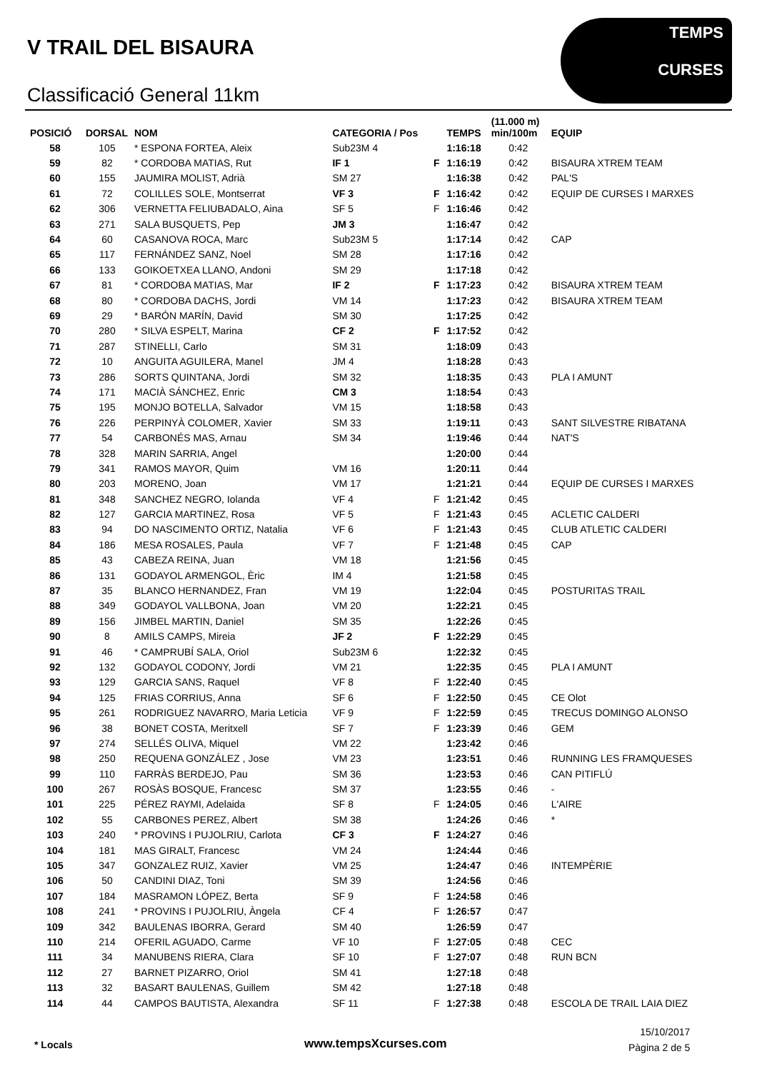V TRAIL DEL BISAURA
Classificació General 11km
TEMPS
CURSES
| POSICIÓ | DORSAL | NOM | CATEGORIA / Pos | | TEMPS | (11.000 m) min/100m | EQUIP |
| --- | --- | --- | --- | --- | --- | --- | --- |
| 58 | 105 | * ESPONA FORTEA, Aleix | Sub23M 4 | | 1:16:18 | 0:42 | |
| 59 | 82 | * CORDOBA MATIAS, Rut | IF 1 | F | 1:16:19 | 0:42 | BISAURA XTREM TEAM |
| 60 | 155 | JAUMIRA MOLIST, Adrià | SM 27 | | 1:16:38 | 0:42 | PAL'S |
| 61 | 72 | COLILLES SOLE, Montserrat | VF 3 | F | 1:16:42 | 0:42 | EQUIP DE CURSES I MARXES |
| 62 | 306 | VERNETTA FELIUBADALO, Aina | SF 5 | F | 1:16:46 | 0:42 | |
| 63 | 271 | SALA BUSQUETS, Pep | JM 3 | | 1:16:47 | 0:42 | |
| 64 | 60 | CASANOVA ROCA, Marc | Sub23M 5 | | 1:17:14 | 0:42 | CAP |
| 65 | 117 | FERNÁNDEZ SANZ, Noel | SM 28 | | 1:17:16 | 0:42 | |
| 66 | 133 | GOIKOETXEA LLANO, Andoni | SM 29 | | 1:17:18 | 0:42 | |
| 67 | 81 | * CORDOBA MATIAS, Mar | IF 2 | F | 1:17:23 | 0:42 | BISAURA XTREM TEAM |
| 68 | 80 | * CORDOBA DACHS, Jordi | VM 14 | | 1:17:23 | 0:42 | BISAURA XTREM TEAM |
| 69 | 29 | * BARÓN MARÍN, David | SM 30 | | 1:17:25 | 0:42 | |
| 70 | 280 | * SILVA ESPELT, Marina | CF 2 | F | 1:17:52 | 0:42 | |
| 71 | 287 | STINELLI, Carlo | SM 31 | | 1:18:09 | 0:43 | |
| 72 | 10 | ANGUITA AGUILERA, Manel | JM 4 | | 1:18:28 | 0:43 | |
| 73 | 286 | SORTS QUINTANA, Jordi | SM 32 | | 1:18:35 | 0:43 | PLA I AMUNT |
| 74 | 171 | MACIÀ SÁNCHEZ, Enric | CM 3 | | 1:18:54 | 0:43 | |
| 75 | 195 | MONJO BOTELLA, Salvador | VM 15 | | 1:18:58 | 0:43 | |
| 76 | 226 | PERPINYÀ COLOMER, Xavier | SM 33 | | 1:19:11 | 0:43 | SANT SILVESTRE RIBATANA |
| 77 | 54 | CARBONÉS MAS, Arnau | SM 34 | | 1:19:46 | 0:44 | NAT'S |
| 78 | 328 | MARIN SARRIA, Angel | | | 1:20:00 | 0:44 | |
| 79 | 341 | RAMOS MAYOR, Quim | VM 16 | | 1:20:11 | 0:44 | |
| 80 | 203 | MORENO, Joan | VM 17 | | 1:21:21 | 0:44 | EQUIP DE CURSES I MARXES |
| 81 | 348 | SANCHEZ NEGRO, Iolanda | VF 4 | F | 1:21:42 | 0:45 | |
| 82 | 127 | GARCIA MARTINEZ, Rosa | VF 5 | F | 1:21:43 | 0:45 | ACLETIC CALDERI |
| 83 | 94 | DO NASCIMENTO ORTIZ, Natalia | VF 6 | F | 1:21:43 | 0:45 | CLUB ATLETIC CALDERI |
| 84 | 186 | MESA ROSALES, Paula | VF 7 | F | 1:21:48 | 0:45 | CAP |
| 85 | 43 | CABEZA REINA, Juan | VM 18 | | 1:21:56 | 0:45 | |
| 86 | 131 | GODAYOL ARMENGOL, Èric | IM 4 | | 1:21:58 | 0:45 | |
| 87 | 35 | BLANCO HERNANDEZ, Fran | VM 19 | | 1:22:04 | 0:45 | POSTURITAS TRAIL |
| 88 | 349 | GODAYOL VALLBONA, Joan | VM 20 | | 1:22:21 | 0:45 | |
| 89 | 156 | JIMBEL MARTIN, Daniel | SM 35 | | 1:22:26 | 0:45 | |
| 90 | 8 | AMILS CAMPS, Mireia | JF 2 | F | 1:22:29 | 0:45 | |
| 91 | 46 | * CAMPRUBÍ SALA, Oriol | Sub23M 6 | | 1:22:32 | 0:45 | |
| 92 | 132 | GODAYOL CODONY, Jordi | VM 21 | | 1:22:35 | 0:45 | PLA I AMUNT |
| 93 | 129 | GARCIA SANS, Raquel | VF 8 | F | 1:22:40 | 0:45 | |
| 94 | 125 | FRIAS CORRIUS, Anna | SF 6 | F | 1:22:50 | 0:45 | CE Olot |
| 95 | 261 | RODRIGUEZ NAVARRO, Maria Leticia | VF 9 | F | 1:22:59 | 0:45 | TRECUS DOMINGO ALONSO |
| 96 | 38 | BONET COSTA, Meritxell | SF 7 | F | 1:23:39 | 0:46 | GEM |
| 97 | 274 | SELLÉS OLIVA, Miquel | VM 22 | | 1:23:42 | 0:46 | |
| 98 | 250 | REQUENA GONZÁLEZ , Jose | VM 23 | | 1:23:51 | 0:46 | RUNNING LES FRAMQUESES |
| 99 | 110 | FARRÀS BERDEJO, Pau | SM 36 | | 1:23:53 | 0:46 | CAN PITIFLÚ |
| 100 | 267 | ROSÀS BOSQUE, Francesc | SM 37 | | 1:23:55 | 0:46 | - |
| 101 | 225 | PÉREZ RAYMI, Adelaida | SF 8 | F | 1:24:05 | 0:46 | L'AIRE |
| 102 | 55 | CARBONES PEREZ, Albert | SM 38 | | 1:24:26 | 0:46 | * |
| 103 | 240 | * PROVINS I PUJOLRIU, Carlota | CF 3 | F | 1:24:27 | 0:46 | |
| 104 | 181 | MAS GIRALT, Francesc | VM 24 | | 1:24:44 | 0:46 | |
| 105 | 347 | GONZALEZ RUIZ, Xavier | VM 25 | | 1:24:47 | 0:46 | INTEMPÈRIE |
| 106 | 50 | CANDINI DIAZ, Toni | SM 39 | | 1:24:56 | 0:46 | |
| 107 | 184 | MASRAMON LÓPEZ, Berta | SF 9 | F | 1:24:58 | 0:46 | |
| 108 | 241 | * PROVINS I PUJOLRIU, Àngela | CF 4 | F | 1:26:57 | 0:47 | |
| 109 | 342 | BAULENAS IBORRA, Gerard | SM 40 | | 1:26:59 | 0:47 | |
| 110 | 214 | OFERIL AGUADO, Carme | VF 10 | F | 1:27:05 | 0:48 | CEC |
| 111 | 34 | MANUBENS RIERA, Clara | SF 10 | F | 1:27:07 | 0:48 | RUN BCN |
| 112 | 27 | BARNET PIZARRO, Oriol | SM 41 | | 1:27:18 | 0:48 | |
| 113 | 32 | BASART BAULENAS, Guillem | SM 42 | | 1:27:18 | 0:48 | |
| 114 | 44 | CAMPOS BAUTISTA, Alexandra | SF 11 | F | 1:27:38 | 0:48 | ESCOLA DE TRAIL LAIA DIEZ |
* Locals www.tempsXcurses.com
15/10/2017
Pàgina 2 de 5